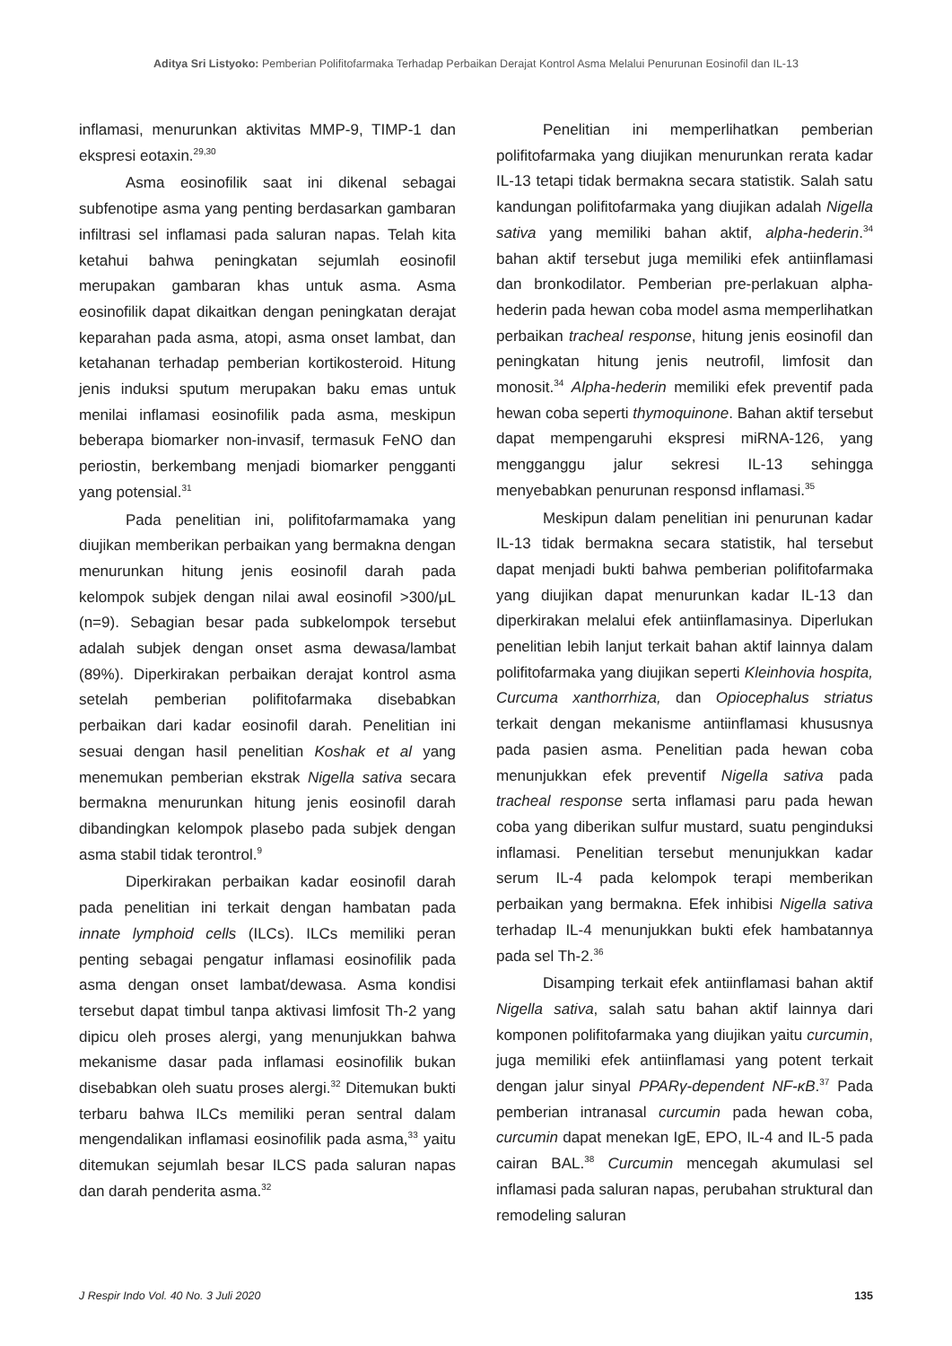Aditya Sri Listyoko: Pemberian Polifitofarmaka Terhadap Perbaikan Derajat Kontrol Asma Melalui Penurunan Eosinofil dan IL-13
inflamasi, menurunkan aktivitas MMP-9, TIMP-1 dan ekspresi eotaxin.<sup>29,30</sup>
Asma eosinofilik saat ini dikenal sebagai subfenotipe asma yang penting berdasarkan gambaran infiltrasi sel inflamasi pada saluran napas. Telah kita ketahui bahwa peningkatan sejumlah eosinofil merupakan gambaran khas untuk asma. Asma eosinofilik dapat dikaitkan dengan peningkatan derajat keparahan pada asma, atopi, asma onset lambat, dan ketahanan terhadap pemberian kortikosteroid. Hitung jenis induksi sputum merupakan baku emas untuk menilai inflamasi eosinofilik pada asma, meskipun beberapa biomarker non-invasif, termasuk FeNO dan periostin, berkembang menjadi biomarker pengganti yang potensial.<sup>31</sup>
Pada penelitian ini, polifitofarmamaka yang diujikan memberikan perbaikan yang bermakna dengan menurunkan hitung jenis eosinofil darah pada kelompok subjek dengan nilai awal eosinofil >300/μL (n=9). Sebagian besar pada subkelompok tersebut adalah subjek dengan onset asma dewasa/lambat (89%). Diperkirakan perbaikan derajat kontrol asma setelah pemberian polifitofarmaka disebabkan perbaikan dari kadar eosinofil darah. Penelitian ini sesuai dengan hasil penelitian Koshak et al yang menemukan pemberian ekstrak Nigella sativa secara bermakna menurunkan hitung jenis eosinofil darah dibandingkan kelompok plasebo pada subjek dengan asma stabil tidak terontrol.<sup>9</sup>
Diperkirakan perbaikan kadar eosinofil darah pada penelitian ini terkait dengan hambatan pada innate lymphoid cells (ILCs). ILCs memiliki peran penting sebagai pengatur inflamasi eosinofilik pada asma dengan onset lambat/dewasa. Asma kondisi tersebut dapat timbul tanpa aktivasi limfosit Th-2 yang dipicu oleh proses alergi, yang menunjukkan bahwa mekanisme dasar pada inflamasi eosinofilik bukan disebabkan oleh suatu proses alergi.<sup>32</sup> Ditemukan bukti terbaru bahwa ILCs memiliki peran sentral dalam mengendalikan inflamasi eosinofilik pada asma,<sup>33</sup> yaitu ditemukan sejumlah besar ILCS pada saluran napas dan darah penderita asma.<sup>32</sup>
Penelitian ini memperlihatkan pemberian polifitofarmaka yang diujikan menurunkan rerata kadar IL-13 tetapi tidak bermakna secara statistik. Salah satu kandungan polifitofarmaka yang diujikan adalah Nigella sativa yang memiliki bahan aktif, alpha-hederin.<sup>34</sup> bahan aktif tersebut juga memiliki efek antiinflamasi dan bronkodilator. Pemberian pre-perlakuan alpha-hederin pada hewan coba model asma memperlihatkan perbaikan tracheal response, hitung jenis eosinofil dan peningkatan hitung jenis neutrofil, limfosit dan monosit.<sup>34</sup> Alpha-hederin memiliki efek preventif pada hewan coba seperti thymoquinone. Bahan aktif tersebut dapat mempengaruhi ekspresi miRNA-126, yang mengganggu jalur sekresi IL-13 sehingga menyebabkan penurunan responsd inflamasi.<sup>35</sup>
Meskipun dalam penelitian ini penurunan kadar IL-13 tidak bermakna secara statistik, hal tersebut dapat menjadi bukti bahwa pemberian polifitofarmaka yang diujikan dapat menurunkan kadar IL-13 dan diperkirakan melalui efek antiinflamasinya. Diperlukan penelitian lebih lanjut terkait bahan aktif lainnya dalam polifitofarmaka yang diujikan seperti Kleinhovia hospita, Curcuma xanthorrhiza, dan Opiocephalus striatus terkait dengan mekanisme antiinflamasi khususnya pada pasien asma. Penelitian pada hewan coba menunjukkan efek preventif Nigella sativa pada tracheal response serta inflamasi paru pada hewan coba yang diberikan sulfur mustard, suatu penginduksi inflamasi. Penelitian tersebut menunjukkan kadar serum IL-4 pada kelompok terapi memberikan perbaikan yang bermakna. Efek inhibisi Nigella sativa terhadap IL-4 menunjukkan bukti efek hambatannya pada sel Th-2.<sup>36</sup>
Disamping terkait efek antiinflamasi bahan aktif Nigella sativa, salah satu bahan aktif lainnya dari komponen polifitofarmaka yang diujikan yaitu curcumin, juga memiliki efek antiinflamasi yang potent terkait dengan jalur sinyal PPARγ-dependent NF-κB.<sup>37</sup> Pada pemberian intranasal curcumin pada hewan coba, curcumin dapat menekan IgE, EPO, IL-4 and IL-5 pada cairan BAL.<sup>38</sup> Curcumin mencegah akumulasi sel inflamasi pada saluran napas, perubahan struktural dan remodeling saluran
J Respir Indo Vol. 40 No. 3 Juli 2020 135